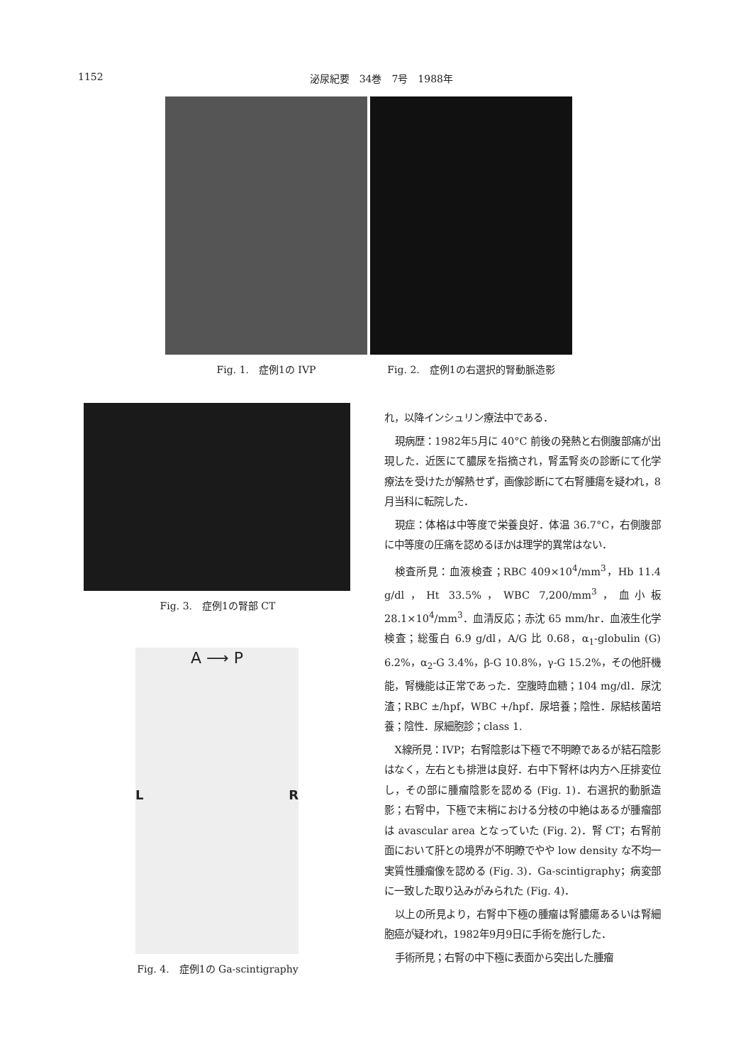1152 泌尿紀要　34巻　7号　1988年
Fig. 1.　症例1の IVP Fig. 2.　症例1の右選択的腎動脈造影
Fig. 3.　症例1の腎部 CT
A ⟶ P
L R
Fig. 4.　症例1の Ga-scintigraphy
れ，以降インシュリン療法中である．
現病歴：1982年5月に 40°C 前後の発熱と右側腹部痛が出現した．近医にて膿尿を指摘され，腎盂腎炎の診断にて化学療法を受けたが解熱せず，画像診断にて右腎腫瘍を疑われ，8月当科に転院した．
現症：体格は中等度で栄養良好．体温 36.7°C，右側腹部に中等度の圧痛を認めるほかは理学的異常はない．
検査所見：血液検査；RBC 409×10<sup>4</sup>/mm<sup>3</sup>，Hb 11.4 g/dl，Ht 33.5%，WBC 7,200/mm<sup>3</sup>，血小板 28.1×10<sup>4</sup>/mm<sup>3</sup>．血清反応；赤沈 65 mm/hr．血液生化学検査；総蛋白 6.9 g/dl，A/G 比 0.68，α<sub>1</sub>-globulin (G) 6.2%，α<sub>2</sub>-G 3.4%，β-G 10.8%，γ-G 15.2%，その他肝機能，腎機能は正常であった．空腹時血糖；104 mg/dl．尿沈渣；RBC ±/hpf，WBC +/hpf．尿培養；陰性．尿結核菌培養；陰性．尿細胞診；class 1.
X線所見：IVP；右腎陰影は下極で不明瞭であるが結石陰影はなく，左右とも排泄は良好．右中下腎杯は内方へ圧排変位し，その部に腫瘤陰影を認める (Fig. 1)．右選択的動脈造影；右腎中，下極で末梢における分枝の中絶はあるが腫瘤部は avascular area となっていた (Fig. 2)．腎 CT；右腎前面において肝との境界が不明瞭でやや low density な不均一実質性腫瘤像を認める (Fig. 3)．Ga-scintigraphy；病変部に一致した取り込みがみられた (Fig. 4)．
以上の所見より，右腎中下極の腫瘤は腎膿瘍あるいは腎細胞癌が疑われ，1982年9月9日に手術を施行した．
手術所見；右腎の中下極に表面から突出した腫瘤